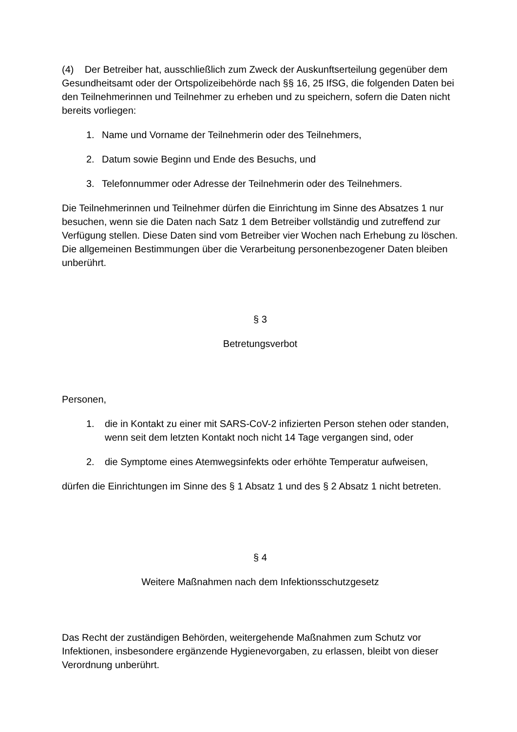(4) Der Betreiber hat, ausschließlich zum Zweck der Auskunftserteilung gegenüber dem Gesundheitsamt oder der Ortspolizeibehörde nach §§ 16, 25 IfSG, die folgenden Daten bei den Teilnehmerinnen und Teilnehmer zu erheben und zu speichern, sofern die Daten nicht bereits vorliegen:
1. Name und Vorname der Teilnehmerin oder des Teilnehmers,
2. Datum sowie Beginn und Ende des Besuchs, und
3. Telefonnummer oder Adresse der Teilnehmerin oder des Teilnehmers.
Die Teilnehmerinnen und Teilnehmer dürfen die Einrichtung im Sinne des Absatzes 1 nur besuchen, wenn sie die Daten nach Satz 1 dem Betreiber vollständig und zutreffend zur Verfügung stellen. Diese Daten sind vom Betreiber vier Wochen nach Erhebung zu löschen. Die allgemeinen Bestimmungen über die Verarbeitung personenbezogener Daten bleiben unberührt.
§ 3
Betretungsverbot
Personen,
1. die in Kontakt zu einer mit SARS-CoV-2 infizierten Person stehen oder standen, wenn seit dem letzten Kontakt noch nicht 14 Tage vergangen sind, oder
2. die Symptome eines Atemwegsinfekts oder erhöhte Temperatur aufweisen,
dürfen die Einrichtungen im Sinne des § 1 Absatz 1 und des § 2 Absatz 1 nicht betreten.
§ 4
Weitere Maßnahmen nach dem Infektionsschutzgesetz
Das Recht der zuständigen Behörden, weitergehende Maßnahmen zum Schutz vor Infektionen, insbesondere ergänzende Hygienevorgaben, zu erlassen, bleibt von dieser Verordnung unberührt.